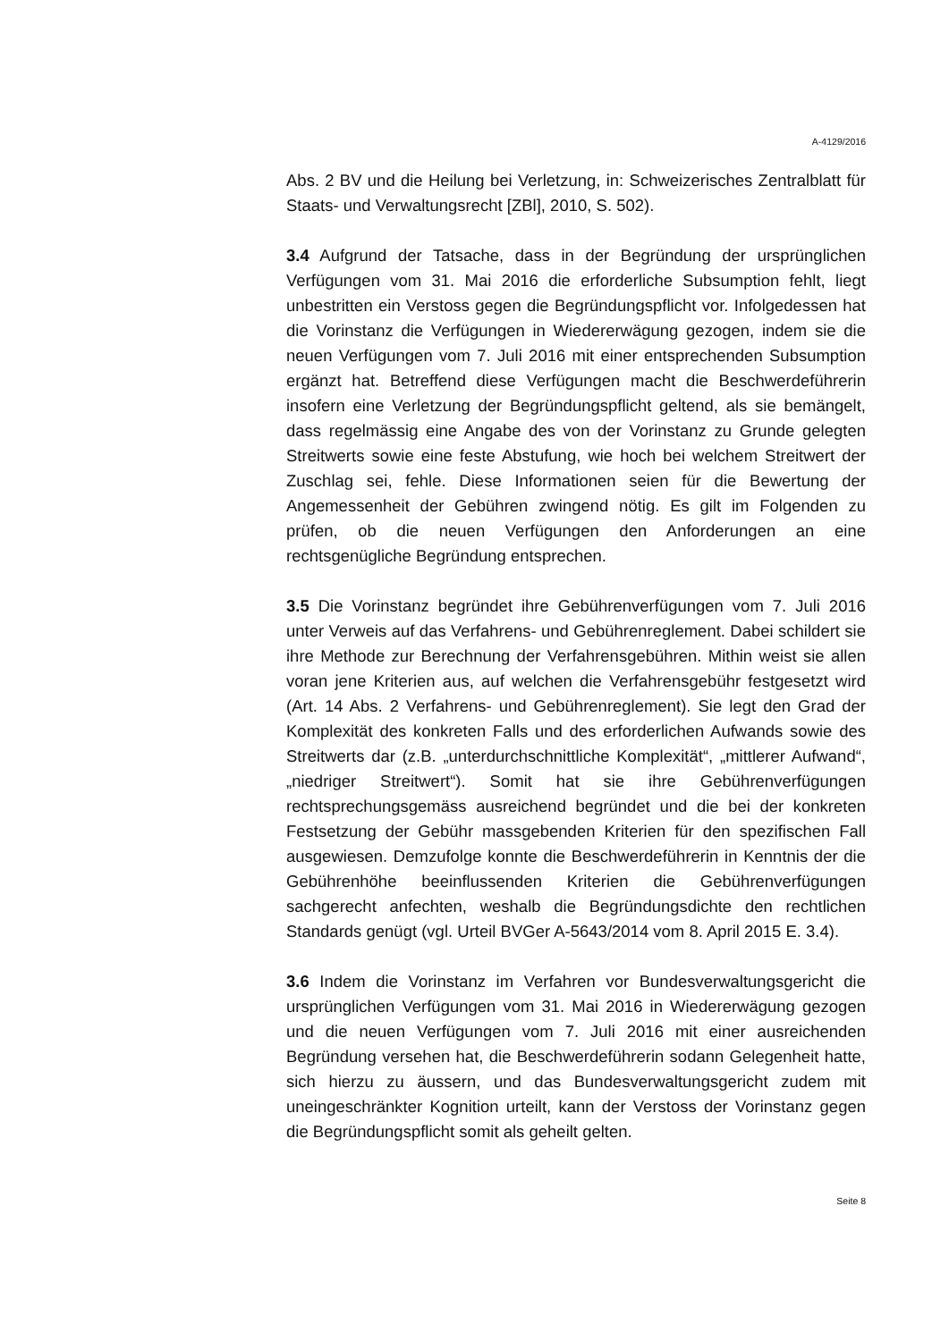A-4129/2016
Abs. 2 BV und die Heilung bei Verletzung, in: Schweizerisches Zentralblatt für Staats- und Verwaltungsrecht [ZBl], 2010, S. 502).
3.4 Aufgrund der Tatsache, dass in der Begründung der ursprünglichen Verfügungen vom 31. Mai 2016 die erforderliche Subsumption fehlt, liegt unbestritten ein Verstoss gegen die Begründungspflicht vor. Infolgedessen hat die Vorinstanz die Verfügungen in Wiedererwägung gezogen, indem sie die neuen Verfügungen vom 7. Juli 2016 mit einer entsprechenden Subsumption ergänzt hat. Betreffend diese Verfügungen macht die Beschwerdeführerin insofern eine Verletzung der Begründungspflicht geltend, als sie bemängelt, dass regelmässig eine Angabe des von der Vorinstanz zu Grunde gelegten Streitwerts sowie eine feste Abstufung, wie hoch bei welchem Streitwert der Zuschlag sei, fehle. Diese Informationen seien für die Bewertung der Angemessenheit der Gebühren zwingend nötig. Es gilt im Folgenden zu prüfen, ob die neuen Verfügungen den Anforderungen an eine rechtsgenügliche Begründung entsprechen.
3.5 Die Vorinstanz begründet ihre Gebührenverfügungen vom 7. Juli 2016 unter Verweis auf das Verfahrens- und Gebührenreglement. Dabei schildert sie ihre Methode zur Berechnung der Verfahrensgebühren. Mithin weist sie allen voran jene Kriterien aus, auf welchen die Verfahrensgebühr festgesetzt wird (Art. 14 Abs. 2 Verfahrens- und Gebührenreglement). Sie legt den Grad der Komplexität des konkreten Falls und des erforderlichen Aufwands sowie des Streitwerts dar (z.B. „unterdurchschnittliche Komplexität“, „mittlerer Aufwand“, „niedriger Streitwert“). Somit hat sie ihre Gebührenverfügungen rechtsprechungsgemäss ausreichend begründet und die bei der konkreten Festsetzung der Gebühr massgebenden Kriterien für den spezifischen Fall ausgewiesen. Demzufolge konnte die Beschwerdeführerin in Kenntnis der die Gebührenhöhe beeinflussenden Kriterien die Gebührenverfügungen sachgerecht anfechten, weshalb die Begründungsdichte den rechtlichen Standards genügt (vgl. Urteil BVGer A-5643/2014 vom 8. April 2015 E. 3.4).
3.6 Indem die Vorinstanz im Verfahren vor Bundesverwaltungsgericht die ursprünglichen Verfügungen vom 31. Mai 2016 in Wiedererwägung gezogen und die neuen Verfügungen vom 7. Juli 2016 mit einer ausreichenden Begründung versehen hat, die Beschwerdeführerin sodann Gelegenheit hatte, sich hierzu zu äussern, und das Bundesverwaltungsgericht zudem mit uneingeschränkter Kognition urteilt, kann der Verstoss der Vorinstanz gegen die Begründungspflicht somit als geheilt gelten.
Seite 8